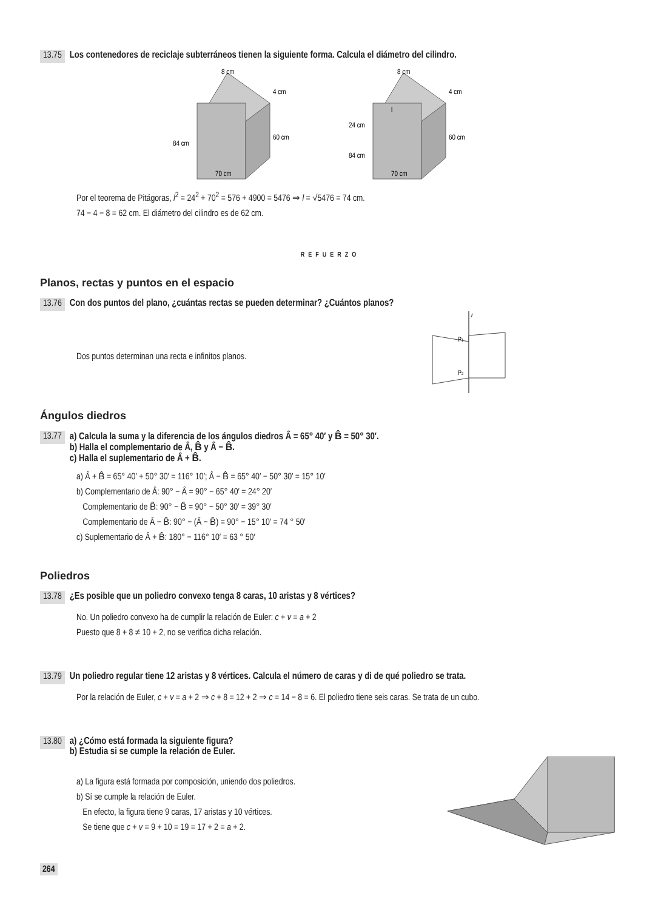13.75 Los contenedores de reciclaje subterráneos tienen la siguiente forma. Calcula el diámetro del cilindro.
8 cm
4 cm
60 cm
84 cm
70 cm
8 cm
4 cm
60 cm
24 cm
84 cm
70 cm
l
Por el teorema de Pitágoras, l<sup>2</sup> = 24<sup>2</sup> + 70<sup>2</sup> = 576 + 4900 = 5476 ⇒ l = √5476 = 74 cm.
74 − 4 − 8 = 62 cm. El diámetro del cilindro es de 62 cm.
REFUERZO
Planos, rectas y puntos en el espacio
13.76 Con dos puntos del plano, ¿cuántas rectas se pueden determinar? ¿Cuántos planos?
Dos puntos determinan una recta e infinitos planos.
r
P1
P2
Ángulos diedros
13.77 a) Calcula la suma y la diferencia de los ángulos diedros Â = 65° 40′ y B̂ = 50° 30′.
b) Halla el complementario de Â, B̂ y Â − B̂.
c) Halla el suplementario de Â + B̂.
a) Â + B̂ = 65° 40′ + 50° 30′ = 116° 10′; Â − B̂ = 65° 40′ − 50° 30′ = 15° 10′
b) Complementario de Â: 90° − Â = 90° − 65° 40′ = 24° 20′
Complementario de B̂: 90° − B̂ = 90° − 50° 30′ = 39° 30′
Complementario de Â − B̂: 90° − (Â − B̂) = 90° − 15° 10′ = 74 ° 50′
c) Suplementario de Â + B̂: 180° − 116° 10′ = 63 ° 50′
Poliedros
13.78 ¿Es posible que un poliedro convexo tenga 8 caras, 10 aristas y 8 vértices?
No. Un poliedro convexo ha de cumplir la relación de Euler: c + v = a + 2
Puesto que 8 + 8 ≠ 10 + 2, no se verifica dicha relación.
13.79 Un poliedro regular tiene 12 aristas y 8 vértices. Calcula el número de caras y di de qué poliedro se trata.
Por la relación de Euler, c + v = a + 2 ⇒ c + 8 = 12 + 2 ⇒ c = 14 − 8 = 6. El poliedro tiene seis caras. Se trata de un cubo.
13.80 a) ¿Cómo está formada la siguiente figura?
b) Estudia si se cumple la relación de Euler.
a) La figura está formada por composición, uniendo dos poliedros.
b) Sí se cumple la relación de Euler.
En efecto, la figura tiene 9 caras, 17 aristas y 10 vértices.
Se tiene que c + v = 9 + 10 = 19 = 17 + 2 = a + 2.
264